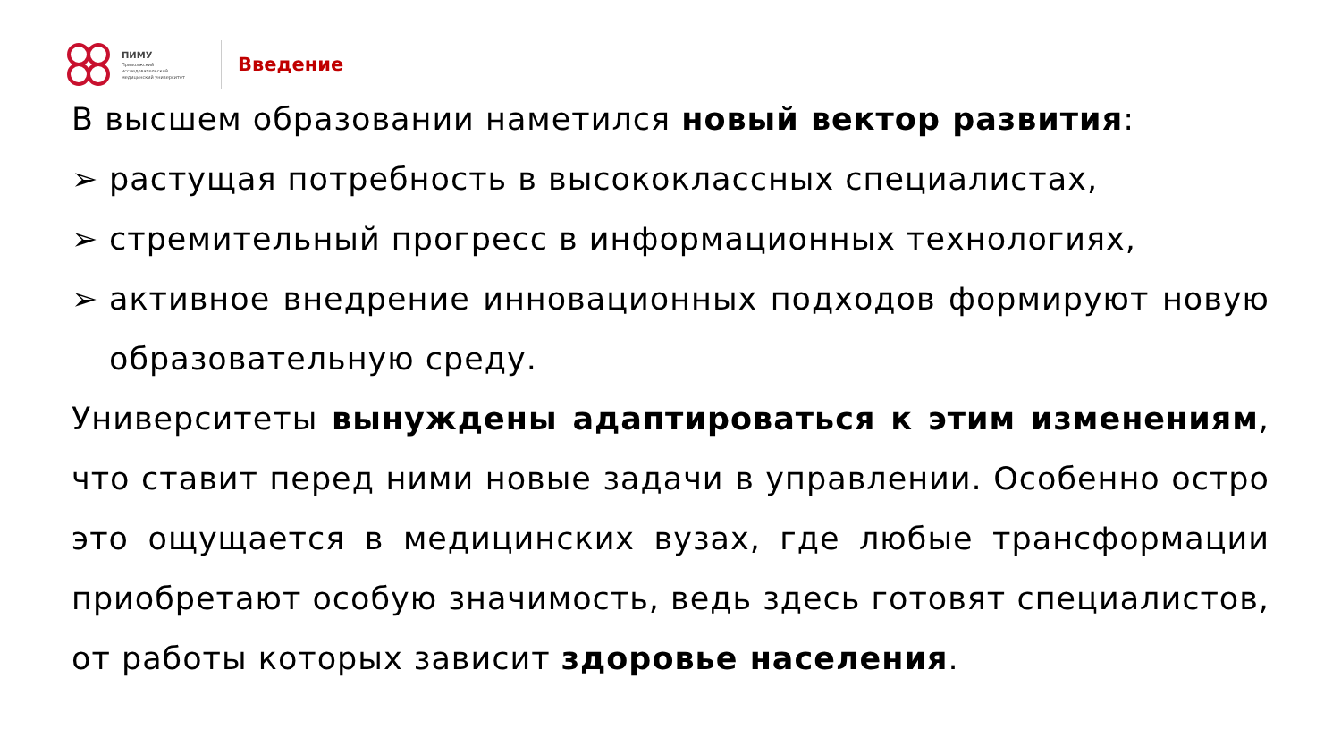ПИМУ
Приволжский
исследовательский
медицинский университет
Введение
В высшем образовании наметился новый вектор развития:
➢ растущая потребность в высококлассных специалистах,
➢ стремительный прогресс в информационных технологиях,
➢ активное внедрение инновационных подходов формируют новую образовательную среду.
Университеты вынуждены адаптироваться к этим изменениям, что ставит перед ними новые задачи в управлении. Особенно остро это ощущается в медицинских вузах, где любые трансформации приобретают особую значимость, ведь здесь готовят специалистов, от работы которых зависит здоровье населения.